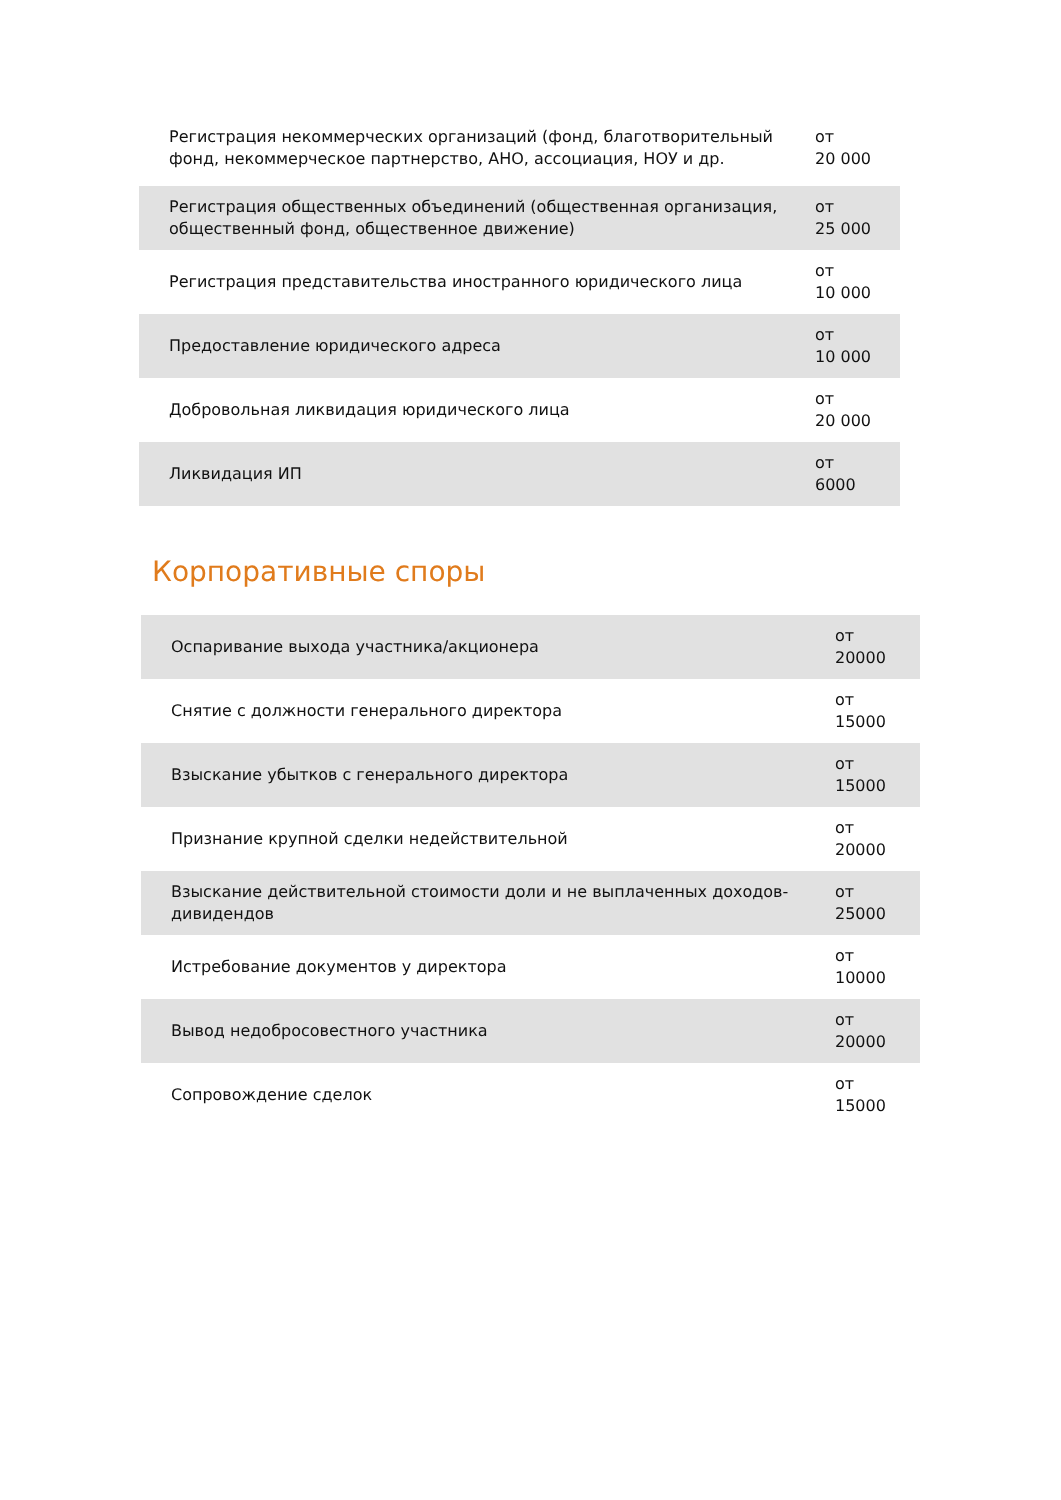| Регистрация некоммерческих организаций (фонд, благотворительный фонд, некоммерческое партнерство, АНО, ассоциация, НОУ и др. | от 20 000 |
| Регистрация общественных объединений (общественная организация, общественный фонд, общественное движение) | от 25 000 |
| Регистрация представительства иностранного юридического лица | от 10 000 |
| Предоставление юридического адреса | от 10 000 |
| Добровольная ликвидация юридического лица | от 20 000 |
| Ликвидация ИП | от 6000 |
Корпоративные споры
| Оспаривание выхода участника/акционера | от 20000 |
| Снятие с должности генерального директора | от 15000 |
| Взыскание убытков с генерального директора | от 15000 |
| Признание крупной сделки недействительной | от 20000 |
| Взыскание действительной стоимости доли и не выплаченных доходов-дивидендов | от 25000 |
| Истребование документов у директора | от 10000 |
| Вывод недобросовестного участника | от 20000 |
| Сопровождение сделок | от 15000 |